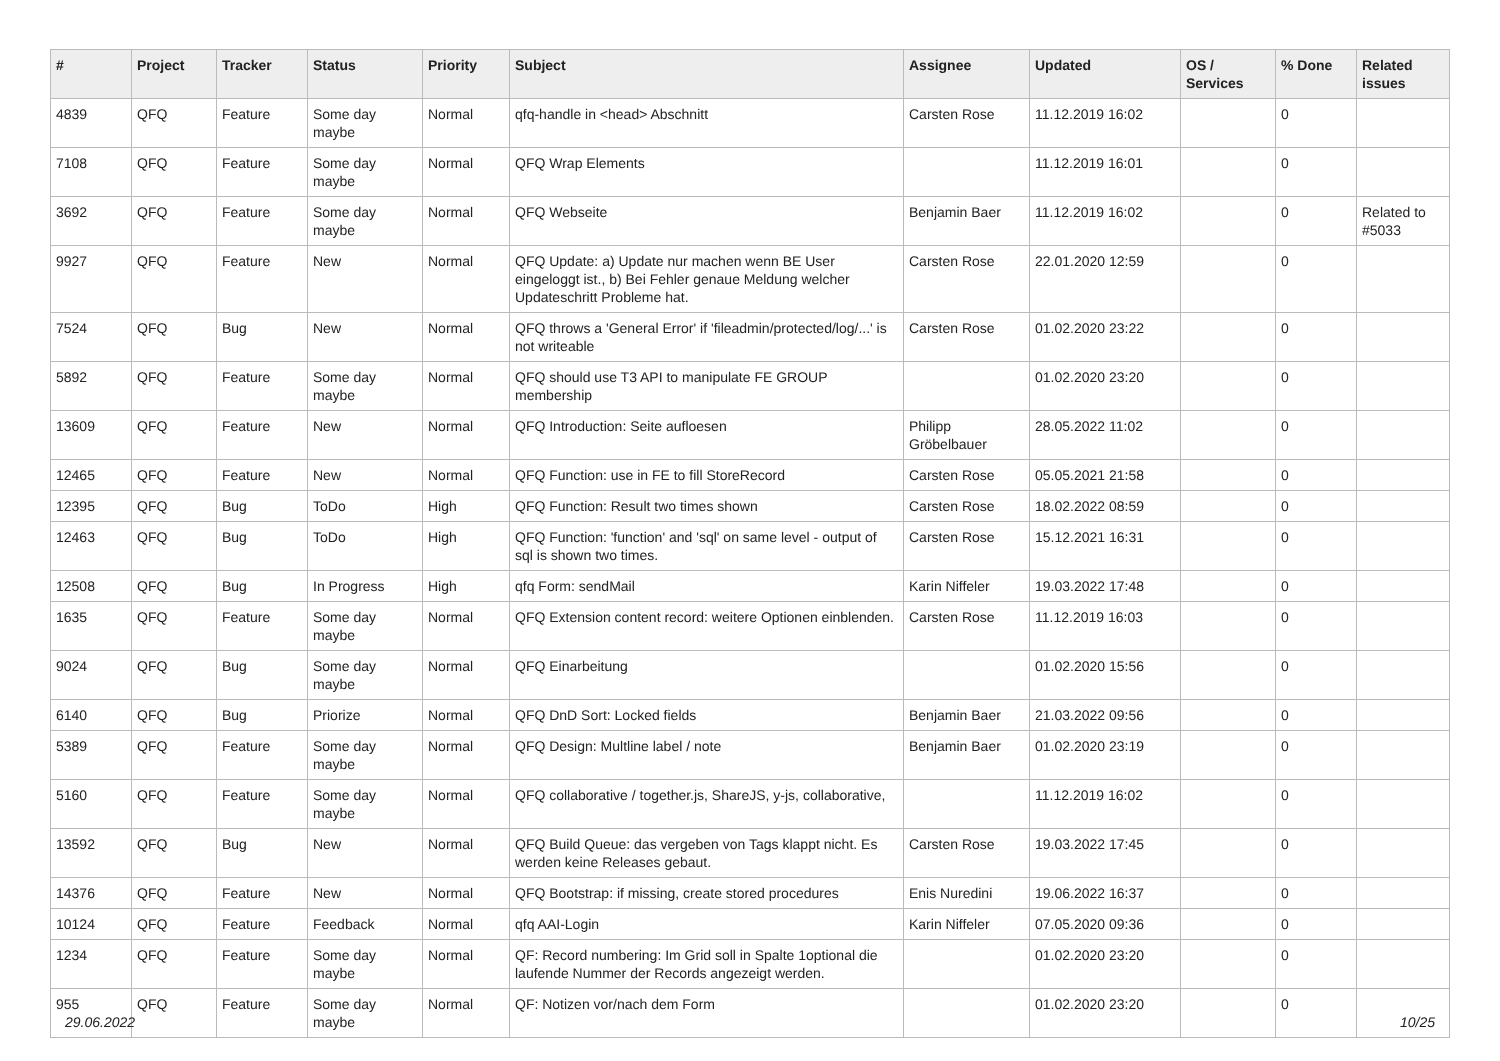| # | Project | Tracker | Status | Priority | Subject | Assignee | Updated | OS / Services | % Done | Related issues |
| --- | --- | --- | --- | --- | --- | --- | --- | --- | --- | --- |
| 4839 | QFQ | Feature | Some day maybe | Normal | qfq-handle in <head> Abschnitt | Carsten Rose | 11.12.2019 16:02 | | 0 | |
| 7108 | QFQ | Feature | Some day maybe | Normal | QFQ Wrap Elements | | 11.12.2019 16:01 | | 0 | |
| 3692 | QFQ | Feature | Some day maybe | Normal | QFQ Webseite | Benjamin Baer | 11.12.2019 16:02 | | 0 | Related to #5033 |
| 9927 | QFQ | Feature | New | Normal | QFQ Update: a) Update nur machen wenn BE User eingeloggt ist., b) Bei Fehler genaue Meldung welcher Updateschritt Probleme hat. | Carsten Rose | 22.01.2020 12:59 | | 0 | |
| 7524 | QFQ | Bug | New | Normal | QFQ throws a 'General Error' if 'fileadmin/protected/log/...' is not writeable | Carsten Rose | 01.02.2020 23:22 | | 0 | |
| 5892 | QFQ | Feature | Some day maybe | Normal | QFQ should use T3 API to manipulate FE GROUP membership | | 01.02.2020 23:20 | | 0 | |
| 13609 | QFQ | Feature | New | Normal | QFQ Introduction: Seite aufloesen | Philipp Gröbelbauer | 28.05.2022 11:02 | | 0 | |
| 12465 | QFQ | Feature | New | Normal | QFQ Function: use in FE to fill StoreRecord | Carsten Rose | 05.05.2021 21:58 | | 0 | |
| 12395 | QFQ | Bug | ToDo | High | QFQ Function: Result two times shown | Carsten Rose | 18.02.2022 08:59 | | 0 | |
| 12463 | QFQ | Bug | ToDo | High | QFQ Function: 'function' and 'sql' on same level - output of sql is shown two times. | Carsten Rose | 15.12.2021 16:31 | | 0 | |
| 12508 | QFQ | Bug | In Progress | High | qfq Form: sendMail | Karin Niffeler | 19.03.2022 17:48 | | 0 | |
| 1635 | QFQ | Feature | Some day maybe | Normal | QFQ Extension content record: weitere Optionen einblenden. | Carsten Rose | 11.12.2019 16:03 | | 0 | |
| 9024 | QFQ | Bug | Some day maybe | Normal | QFQ Einarbeitung | | 01.02.2020 15:56 | | 0 | |
| 6140 | QFQ | Bug | Priorize | Normal | QFQ DnD Sort: Locked fields | Benjamin Baer | 21.03.2022 09:56 | | 0 | |
| 5389 | QFQ | Feature | Some day maybe | Normal | QFQ Design: Multline label / note | Benjamin Baer | 01.02.2020 23:19 | | 0 | |
| 5160 | QFQ | Feature | Some day maybe | Normal | QFQ collaborative / together.js, ShareJS, y-js, collaborative, | | 11.12.2019 16:02 | | 0 | |
| 13592 | QFQ | Bug | New | Normal | QFQ Build Queue: das vergeben von Tags klappt nicht. Es werden keine Releases gebaut. | Carsten Rose | 19.03.2022 17:45 | | 0 | |
| 14376 | QFQ | Feature | New | Normal | QFQ Bootstrap: if missing, create stored procedures | Enis Nuredini | 19.06.2022 16:37 | | 0 | |
| 10124 | QFQ | Feature | Feedback | Normal | qfq AAI-Login | Karin Niffeler | 07.05.2020 09:36 | | 0 | |
| 1234 | QFQ | Feature | Some day maybe | Normal | QF: Record numbering: Im Grid soll in Spalte 1optional die laufende Nummer der Records angezeigt werden. | | 01.02.2020 23:20 | | 0 | |
| 955 | QFQ | Feature | Some day maybe | Normal | QF: Notizen vor/nach dem Form | | 01.02.2020 23:20 | | 0 | |
29.06.2022 10/25